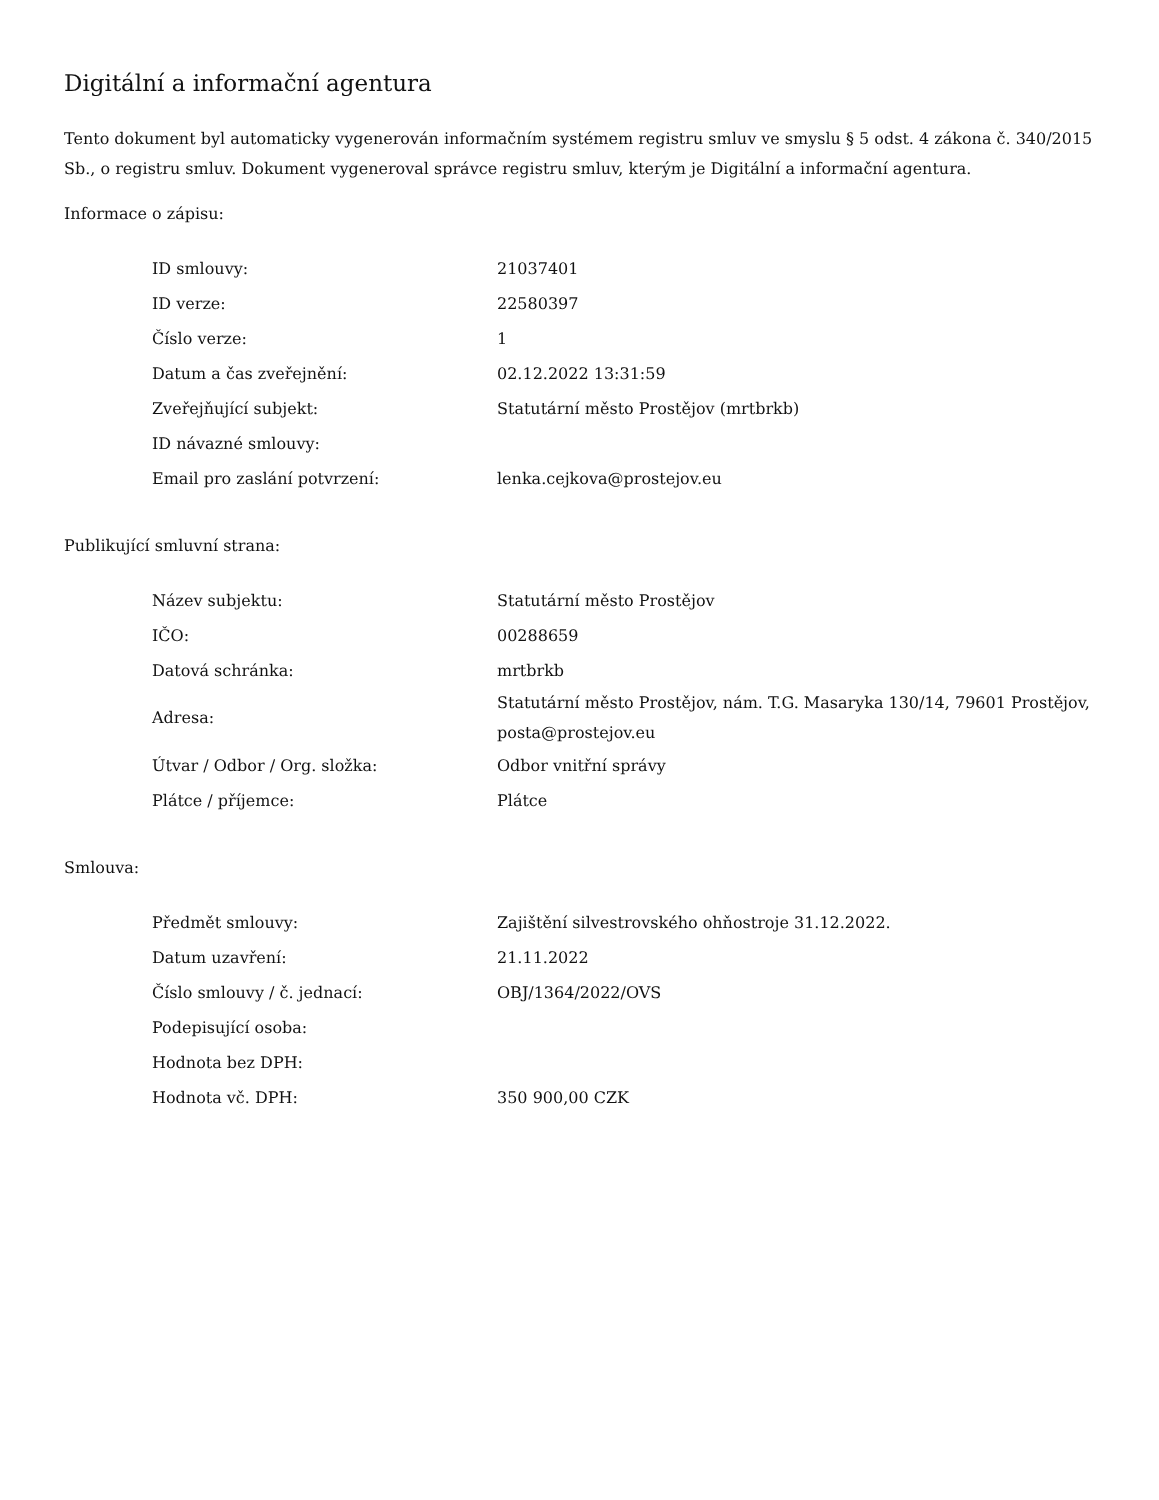Digitální a informační agentura
Tento dokument byl automaticky vygenerován informačním systémem registru smluv ve smyslu § 5 odst. 4 zákona č. 340/2015 Sb., o registru smluv. Dokument vygeneroval správce registru smluv, kterým je Digitální a informační agentura.
Informace o zápisu:
| ID smlouvy: | 21037401 |
| ID verze: | 22580397 |
| Číslo verze: | 1 |
| Datum a čas zveřejnění: | 02.12.2022 13:31:59 |
| Zveřejňující subjekt: | Statutární město Prostějov (mrtbrkb) |
| ID návazné smlouvy: | |
| Email pro zaslání potvrzení: | lenka.cejkova@prostejov.eu |
Publikující smluvní strana:
| Název subjektu: | Statutární město Prostějov |
| IČO: | 00288659 |
| Datová schránka: | mrtbrkb |
| Adresa: | Statutární město Prostějov, nám. T.G. Masaryka 130/14, 79601 Prostějov, posta@prostejov.eu |
| Útvar / Odbor / Org. složka: | Odbor vnitřní správy |
| Plátce / příjemce: | Plátce |
Smlouva:
| Předmět smlouvy: | Zajištění silvestrovského ohňostroje 31.12.2022. |
| Datum uzavření: | 21.11.2022 |
| Číslo smlouvy / č. jednací: | OBJ/1364/2022/OVS |
| Podepisující osoba: | |
| Hodnota bez DPH: | |
| Hodnota vč. DPH: | 350 900,00 CZK |